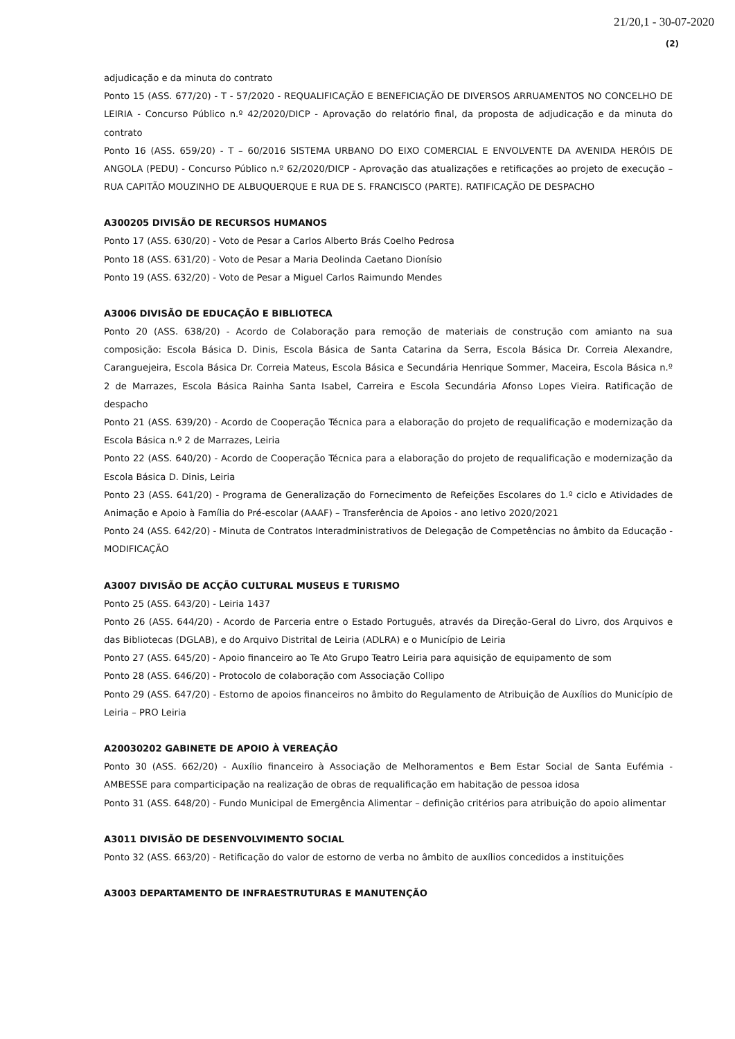21/20,1 - 30-07-2020
(2)
adjudicação e da minuta do contrato
Ponto 15 (ASS. 677/20) - T - 57/2020 - REQUALIFICAÇÃO E BENEFICIAÇÃO DE DIVERSOS ARRUAMENTOS NO CONCELHO DE LEIRIA - Concurso Público n.º 42/2020/DICP - Aprovação do relatório final, da proposta de adjudicação e da minuta do contrato
Ponto 16 (ASS. 659/20) - T – 60/2016 SISTEMA URBANO DO EIXO COMERCIAL E ENVOLVENTE DA AVENIDA HERÓIS DE ANGOLA (PEDU) - Concurso Público n.º 62/2020/DICP - Aprovação das atualizações e retificações ao projeto de execução – RUA CAPITÃO MOUZINHO DE ALBUQUERQUE E RUA DE S. FRANCISCO (PARTE). RATIFICAÇÃO DE DESPACHO
A300205 DIVISÃO DE RECURSOS HUMANOS
Ponto 17 (ASS. 630/20) - Voto de Pesar a Carlos Alberto Brás Coelho Pedrosa
Ponto 18 (ASS. 631/20) - Voto de Pesar a Maria Deolinda Caetano Dionísio
Ponto 19 (ASS. 632/20) - Voto de Pesar a Miguel Carlos Raimundo Mendes
A3006 DIVISÃO DE EDUCAÇÃO E BIBLIOTECA
Ponto 20 (ASS. 638/20) - Acordo de Colaboração para remoção de materiais de construção com amianto na sua composição: Escola Básica D. Dinis, Escola Básica de Santa Catarina da Serra, Escola Básica Dr. Correia Alexandre, Caranguejeira, Escola Básica Dr. Correia Mateus, Escola Básica e Secundária Henrique Sommer, Maceira, Escola Básica n.º 2 de Marrazes, Escola Básica Rainha Santa Isabel, Carreira e Escola Secundária Afonso Lopes Vieira. Ratificação de despacho
Ponto 21 (ASS. 639/20) - Acordo de Cooperação Técnica para a elaboração do projeto de requalificação e modernização da Escola Básica n.º 2 de Marrazes, Leiria
Ponto 22 (ASS. 640/20) - Acordo de Cooperação Técnica para a elaboração do projeto de requalificação e modernização da Escola Básica D. Dinis, Leiria
Ponto 23 (ASS. 641/20) - Programa de Generalização do Fornecimento de Refeições Escolares do 1.º ciclo e Atividades de Animação e Apoio à Família do Pré-escolar (AAAF) – Transferência de Apoios - ano letivo 2020/2021
Ponto 24 (ASS. 642/20) - Minuta de Contratos Interadministrativos de Delegação de Competências no âmbito da Educação - MODIFICAÇÃO
A3007 DIVISÃO DE ACÇÃO CULTURAL MUSEUS E TURISMO
Ponto 25 (ASS. 643/20) - Leiria 1437
Ponto 26 (ASS. 644/20) - Acordo de Parceria entre o Estado Português, através da Direção-Geral do Livro, dos Arquivos e das Bibliotecas (DGLAB), e do Arquivo Distrital de Leiria (ADLRA) e o Município de Leiria
Ponto 27 (ASS. 645/20) - Apoio financeiro ao Te Ato Grupo Teatro Leiria para aquisição de equipamento de som
Ponto 28 (ASS. 646/20) - Protocolo de colaboração com Associação Collipo
Ponto 29 (ASS. 647/20) - Estorno de apoios financeiros no âmbito do Regulamento de Atribuição de Auxílios do Município de Leiria – PRO Leiria
A20030202 GABINETE DE APOIO À VEREAÇÃO
Ponto 30 (ASS. 662/20) - Auxílio financeiro à Associação de Melhoramentos e Bem Estar Social de Santa Eufémia - AMBESSE para comparticipação na realização de obras de requalificação em habitação de pessoa idosa
Ponto 31 (ASS. 648/20) - Fundo Municipal de Emergência Alimentar – definição critérios para atribuição do apoio alimentar
A3011 DIVISÃO DE DESENVOLVIMENTO SOCIAL
Ponto 32 (ASS. 663/20) - Retificação do valor de estorno de verba no âmbito de auxílios concedidos a instituições
A3003 DEPARTAMENTO DE INFRAESTRUTURAS E MANUTENÇÃO